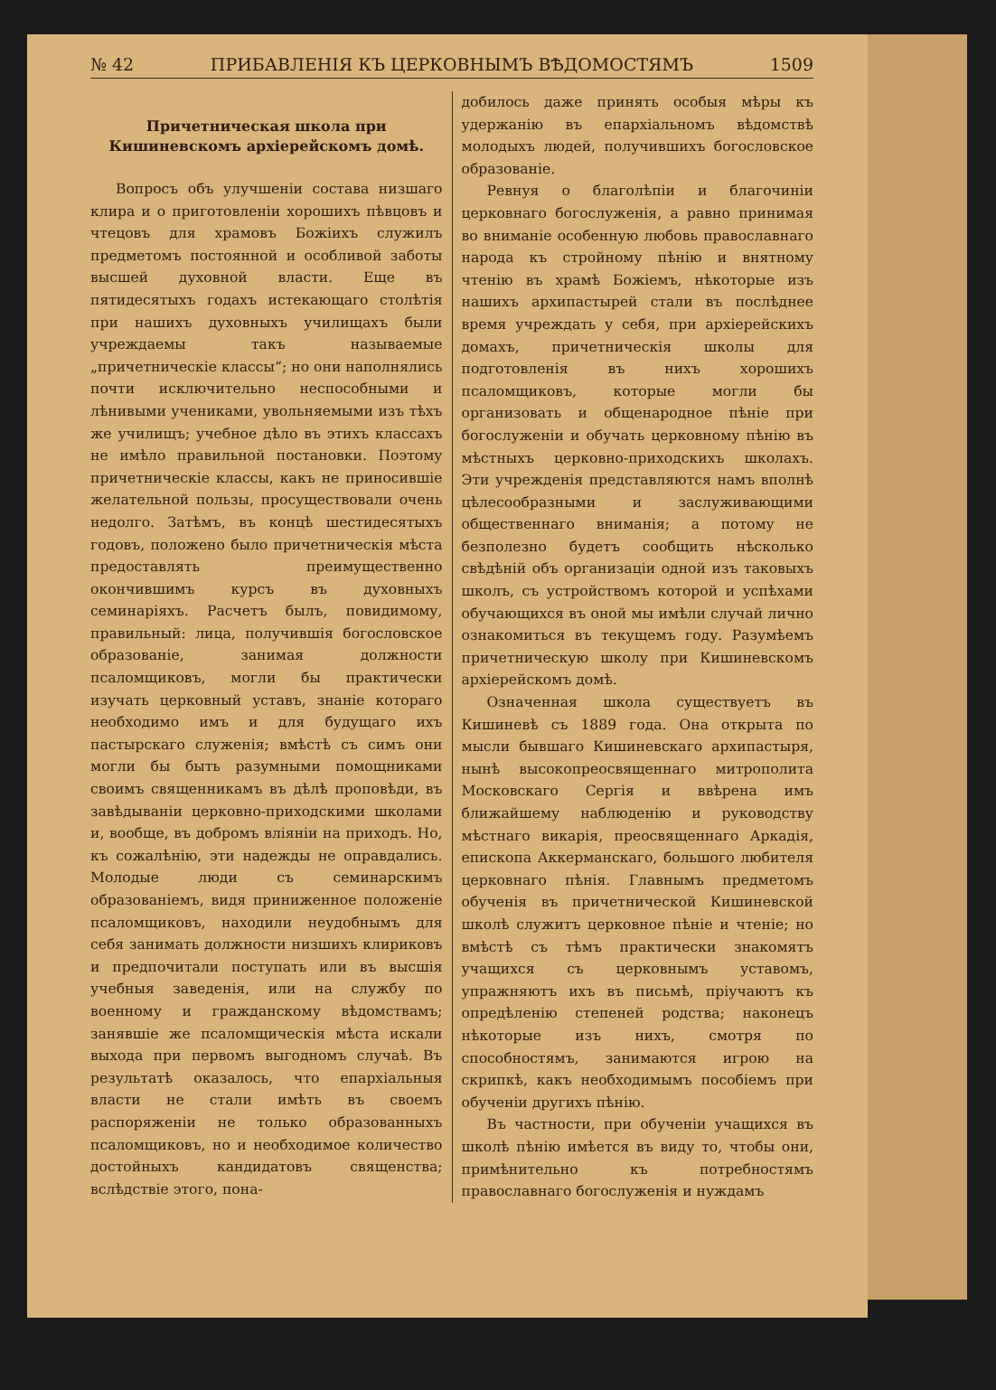№ 42 ПРИБАВЛЕНІЯ КЪ ЦЕРКОВНЫМЪ ВѢДОМОСТЯМЪ 1509
Причетническая школа при Кишиневскомъ архіерейскомъ домѣ.
Вопросъ объ улучшеніи состава низшаго клира и о приготовленіи хорошихъ пѣвцовъ и чтецовъ для храмовъ Божіихъ служилъ предметомъ постоянной и особливой заботы высшей духовной власти. Еще въ пятидесятыхъ годахъ истекающаго столѣтія при нашихъ духовныхъ училищахъ были учреждаемы такъ называемые „причетническіе классы“; но они наполнялись почти исключительно неспособными и лѣнивыми учениками, увольняемыми изъ тѣхъ же училищъ; учебное дѣло въ этихъ классахъ не имѣло правильной постановки. Поэтому причетническіе классы, какъ не приносившіе желательной пользы, просуществовали очень недолго. Затѣмъ, въ концѣ шестидесятыхъ годовъ, положено было причетническія мѣста предоставлять преимущественно окончившимъ курсъ въ духовныхъ семинаріяхъ. Расчетъ былъ, повидимому, правильный: лица, получившія богословское образованіе, занимая должности псаломщиковъ, могли бы практически изучать церковный уставъ, знаніе котораго необходимо имъ и для будущаго ихъ пастырскаго служенія; вмѣстѣ съ симъ они могли бы быть разумными помощниками своимъ священникамъ въ дѣлѣ проповѣди, въ завѣдываніи церковно-приходскими школами и, вообще, въ добромъ вліяніи на приходъ. Но, къ сожалѣнію, эти надежды не оправдались. Молодые люди съ семинарскимъ образованіемъ, видя приниженное положеніе псаломщиковъ, находили неудобнымъ для себя занимать должности низшихъ клириковъ и предпочитали поступать или въ высшія учебныя заведенія, или на службу по военному и гражданскому вѣдомствамъ; занявшіе же псаломщическія мѣста искали выхода при первомъ выгодномъ случаѣ. Въ результатѣ оказалось, что епархіальныя власти не стали имѣть въ своемъ распоряженіи не только образованныхъ псаломщиковъ, но и необходимое количество достойныхъ кандидатовъ священства; вслѣдствіе этого, пона-
добилось даже принять особыя мѣры къ удержанію въ епархіальномъ вѣдомствѣ молодыхъ людей, получившихъ богословское образованіе.
Ревнуя о благолѣпіи и благочиніи церковнаго богослуженія, а равно принимая во вниманіе особенную любовь православнаго народа къ стройному пѣнію и внятному чтенію въ храмѣ Божіемъ, нѣкоторые изъ нашихъ архипастырей стали въ послѣднее время учреждать у себя, при архіерейскихъ домахъ, причетническія школы для подготовленія въ нихъ хорошихъ псаломщиковъ, которые могли бы организовать и общенародное пѣніе при богослуженіи и обучать церковному пѣнію въ мѣстныхъ церковно-приходскихъ школахъ. Эти учрежденія представляются намъ вполнѣ цѣлесообразными и заслуживающими общественнаго вниманія; а потому не безполезно будетъ сообщить нѣсколько свѣдѣній объ организаціи одной изъ таковыхъ школъ, съ устройствомъ которой и успѣхами обучающихся въ оной мы имѣли случай лично ознакомиться въ текущемъ году. Разумѣемъ причетническую школу при Кишиневскомъ архіерейскомъ домѣ.
Означенная школа существуетъ въ Кишиневѣ съ 1889 года. Она открыта по мысли бывшаго Кишиневскаго архипастыря, нынѣ высокопреосвященнаго митрополита Московскаго Сергія и ввѣрена имъ ближайшему наблюденію и руководству мѣстнаго викарія, преосвященнаго Аркадія, епископа Аккерманскаго, большого любителя церковнаго пѣнія. Главнымъ предметомъ обученія въ причетнической Кишиневской школѣ служитъ церковное пѣніе и чтеніе; но вмѣстѣ съ тѣмъ практически знакомятъ учащихся съ церковнымъ уставомъ, упражняютъ ихъ въ письмѣ, пріучаютъ къ опредѣленію степеней родства; наконецъ нѣкоторые изъ нихъ, смотря по способностямъ, занимаются игрою на скрипкѣ, какъ необходимымъ пособіемъ при обученіи другихъ пѣнію.
Въ частности, при обученіи учащихся въ школѣ пѣнію имѣется въ виду то, чтобы они, примѣнительно къ потребностямъ православнаго богослуженія и нуждамъ